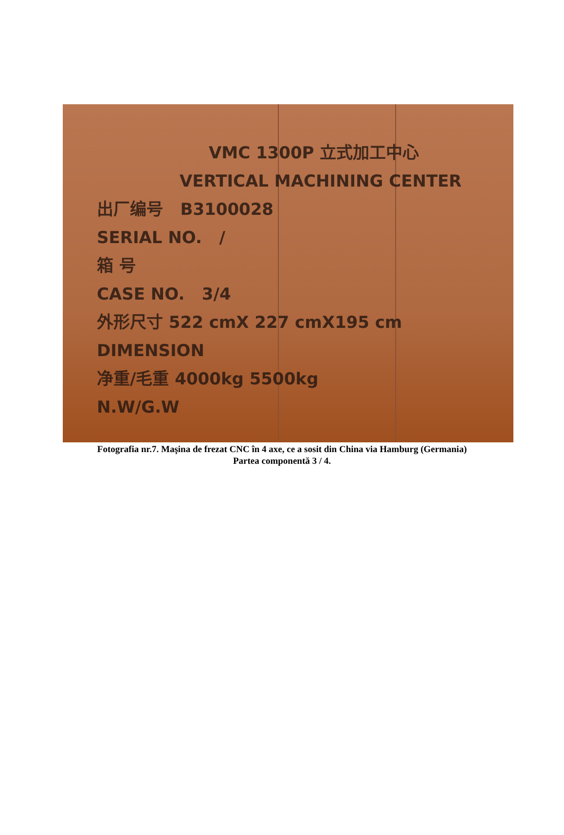VMC 1300P 立式加工中心
VERTICAL MACHINING CENTER
出厂编号 B3100028
SERIAL NO. /
箱 号
CASE NO. 3/4
外形尺寸 522 cmX 227 cmX195 cm
DIMENSION
净重/毛重 4000kg 5500kg
N.W/G.W
Fotografia nr.7. Maşina de frezat CNC în 4 axe, ce a sosit din China via Hamburg (Germania)
Partea componentă 3 / 4.